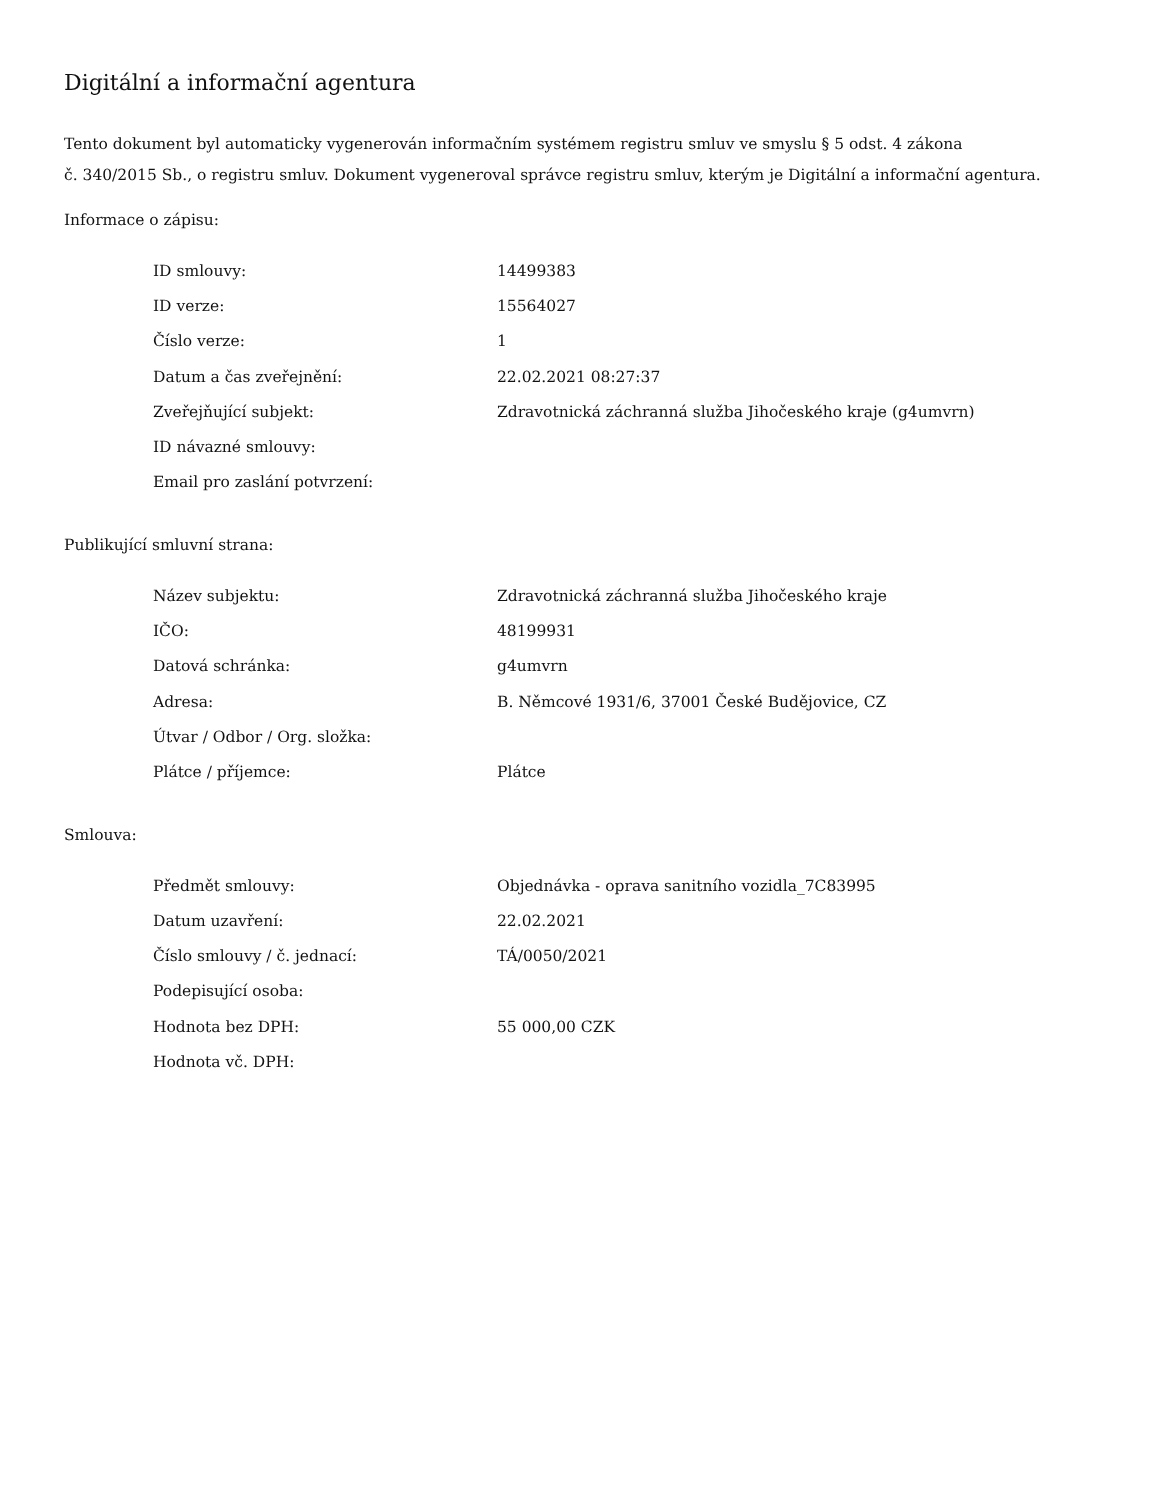Digitální a informační agentura
Tento dokument byl automaticky vygenerován informačním systémem registru smluv ve smyslu § 5 odst. 4 zákona
č. 340/2015 Sb., o registru smluv. Dokument vygeneroval správce registru smluv, kterým je Digitální a informační agentura.
Informace o zápisu:
| ID smlouvy: | 14499383 |
| ID verze: | 15564027 |
| Číslo verze: | 1 |
| Datum a čas zveřejnění: | 22.02.2021 08:27:37 |
| Zveřejňující subjekt: | Zdravotnická záchranná služba Jihočeského kraje (g4umvrn) |
| ID návazné smlouvy: | |
| Email pro zaslání potvrzení: | |
Publikující smluvní strana:
| Název subjektu: | Zdravotnická záchranná služba Jihočeského kraje |
| IČO: | 48199931 |
| Datová schránka: | g4umvrn |
| Adresa: | B. Němcové 1931/6, 37001 České Budějovice, CZ |
| Útvar / Odbor / Org. složka: | |
| Plátce / příjemce: | Plátce |
Smlouva:
| Předmět smlouvy: | Objednávka - oprava sanitního vozidla_7C83995 |
| Datum uzavření: | 22.02.2021 |
| Číslo smlouvy / č. jednací: | TÁ/0050/2021 |
| Podepisující osoba: | |
| Hodnota bez DPH: | 55 000,00 CZK |
| Hodnota vč. DPH: | |